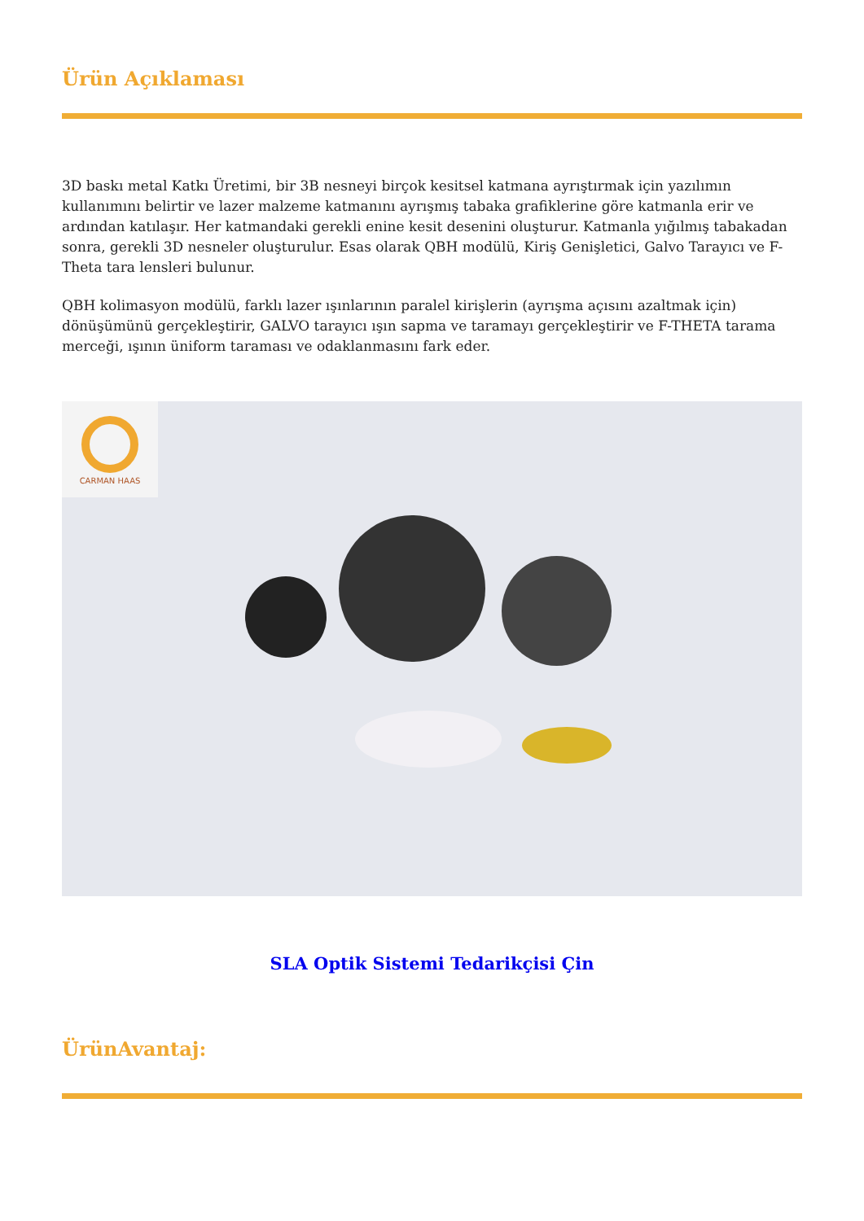Ürün Açıklaması
3D baskı metal Katkı Üretimi, bir 3B nesneyi birçok kesitsel katmana ayrıştırmak için yazılımın kullanımını belirtir ve lazer malzeme katmanını ayrışmış tabaka grafiklerine göre katmanla erir ve ardından katılaşır. Her katmandaki gerekli enine kesit desenini oluşturur. Katmanla yığılmış tabakadan sonra, gerekli 3D nesneler oluşturulur. Esas olarak QBH modülü, Kiriş Genişletici, Galvo Tarayıcı ve F-Theta tara lensleri bulunur.
QBH kolimasyon modülü, farklı lazer ışınlarının paralel kirişlerin (ayrışma açısını azaltmak için) dönüşümünü gerçekleştirir, GALVO tarayıcı ışın sapma ve taramayı gerçekleştirir ve F-THETA tarama merceği, ışının üniform taraması ve odaklanmasını fark eder.
CARMAN HAAS
SLA Optik Sistemi Tedarikçisi Çin
ÜrünAvantaj: